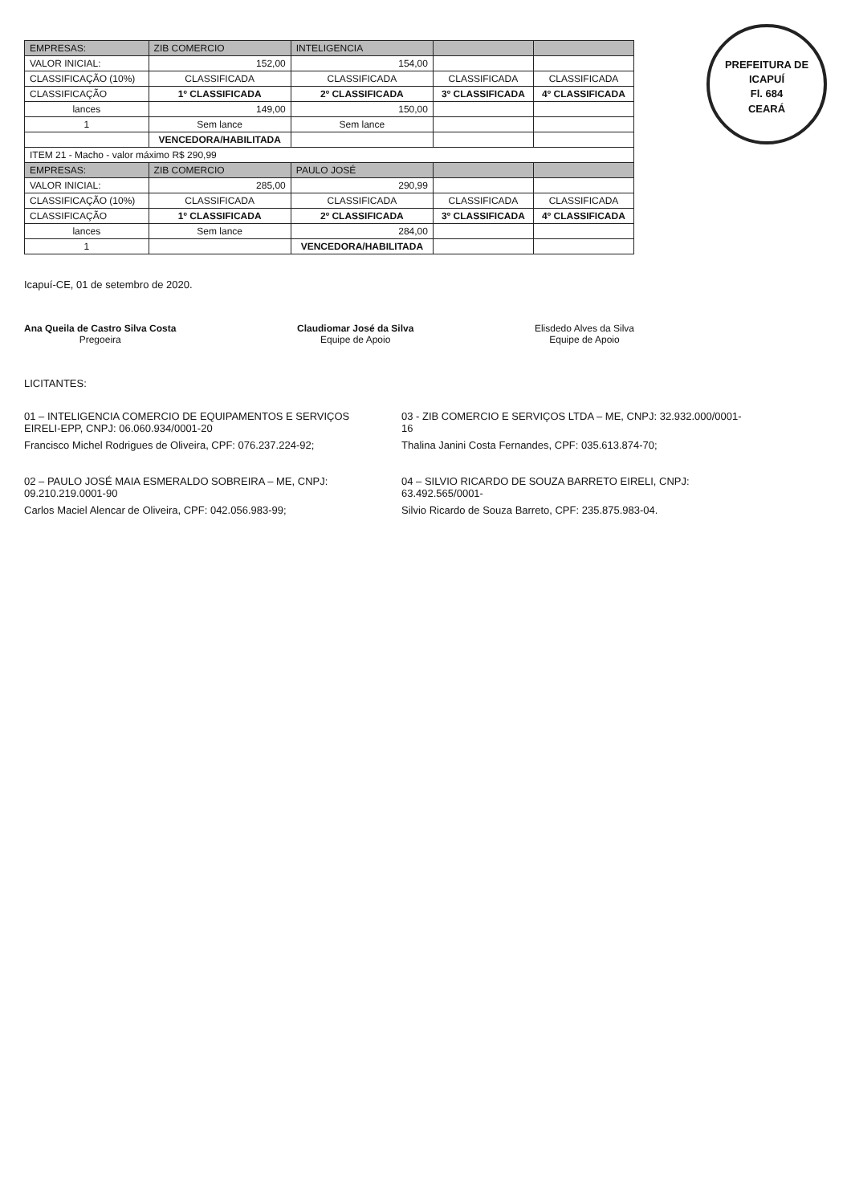PREFEITURA DE ICAPUÍ
Fl. 684
CEARÁ
| EMPRESAS: | ZIB COMERCIO | INTELIGENCIA | | |
| --- | --- | --- | --- | --- |
| VALOR INICIAL: | 152,00 | 154,00 | | |
| CLASSIFICAÇÃO (10%) | CLASSIFICADA | CLASSIFICADA | CLASSIFICADA | CLASSIFICADA |
| CLASSIFICAÇÃO | 1º CLASSIFICADA | 2º CLASSIFICADA | 3º CLASSIFICADA | 4º CLASSIFICADA |
| lances | 149,00 | 150,00 | | |
| 1 | Sem lance | Sem lance | | |
| | VENCEDORA/HABILITADA | | | |
| ITEM 21 - Macho - valor máximo R$ 290,99 | | | | |
| EMPRESAS: | ZIB COMERCIO | PAULO JOSÉ | | |
| VALOR INICIAL: | 285,00 | 290,99 | | |
| CLASSIFICAÇÃO (10%) | CLASSIFICADA | CLASSIFICADA | CLASSIFICADA | CLASSIFICADA |
| CLASSIFICAÇÃO | 1º CLASSIFICADA | 2º CLASSIFICADA | 3º CLASSIFICADA | 4º CLASSIFICADA |
| lances | Sem lance | 284,00 | | |
| 1 | | VENCEDORA/HABILITADA | | |
Icapuí-CE, 01 de setembro de 2020.
Ana Queila de Castro Silva Costa
Pregoeira
Claudiomar José da Silva
Equipe de Apoio
Elisdedo Alves da Silva
Equipe de Apoio
LICITANTES:
01 – INTELIGENCIA COMERCIO DE EQUIPAMENTOS E SERVIÇOS EIRELI-EPP, CNPJ: 06.060.934/0001-20
Francisco Michel Rodrigues de Oliveira, CPF: 076.237.224-92;
02 – PAULO JOSÉ MAIA ESMERALDO SOBREIRA – ME, CNPJ: 09.210.219.0001-90
Carlos Maciel Alencar de Oliveira, CPF: 042.056.983-99;
03 - ZIB COMERCIO E SERVIÇOS LTDA – ME, CNPJ: 32.932.000/0001-16
Thalina Janini Costa Fernandes, CPF: 035.613.874-70;
04 – SILVIO RICARDO DE SOUZA BARRETO EIRELI, CNPJ: 63.492.565/0001-
Silvio Ricardo de Souza Barreto, CPF: 235.875.983-04.